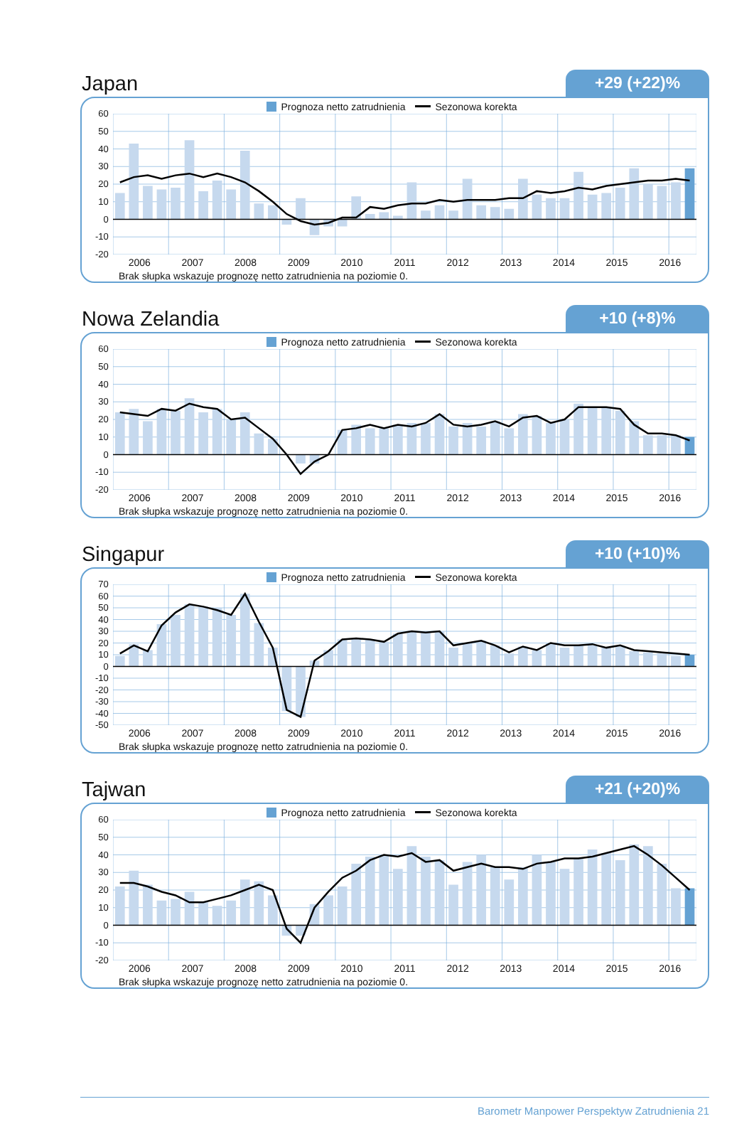Japan
+29 (+22)%
Prognoza netto zatrudnienia Sezonowa korekta
60
50
40
30
20
10
0
-10
-20
2006 2007 2008 2009 2010 2011 2012 2013 2014 2015 2016
Brak słupka wskazuje prognozę netto zatrudnienia na poziomie 0.
Nowa Zelandia
+10 (+8)%
Prognoza netto zatrudnienia Sezonowa korekta
60
50
40
30
20
10
0
-10
-20
2006 2007 2008 2009 2010 2011 2012 2013 2014 2015 2016
Brak słupka wskazuje prognozę netto zatrudnienia na poziomie 0.
Singapur
+10 (+10)%
Prognoza netto zatrudnienia Sezonowa korekta
70
60
50
40
30
20
10
0
-10
-20
-30
-40
-50
2006 2007 2008 2009 2010 2011 2012 2013 2014 2015 2016
Brak słupka wskazuje prognozę netto zatrudnienia na poziomie 0.
Tajwan
+21 (+20)%
Prognoza netto zatrudnienia Sezonowa korekta
60
50
40
30
20
10
0
-10
-20
2006 2007 2008 2009 2010 2011 2012 2013 2014 2015 2016
Brak słupka wskazuje prognozę netto zatrudnienia na poziomie 0.
Barometr Manpower Perspektyw Zatrudnienia 21